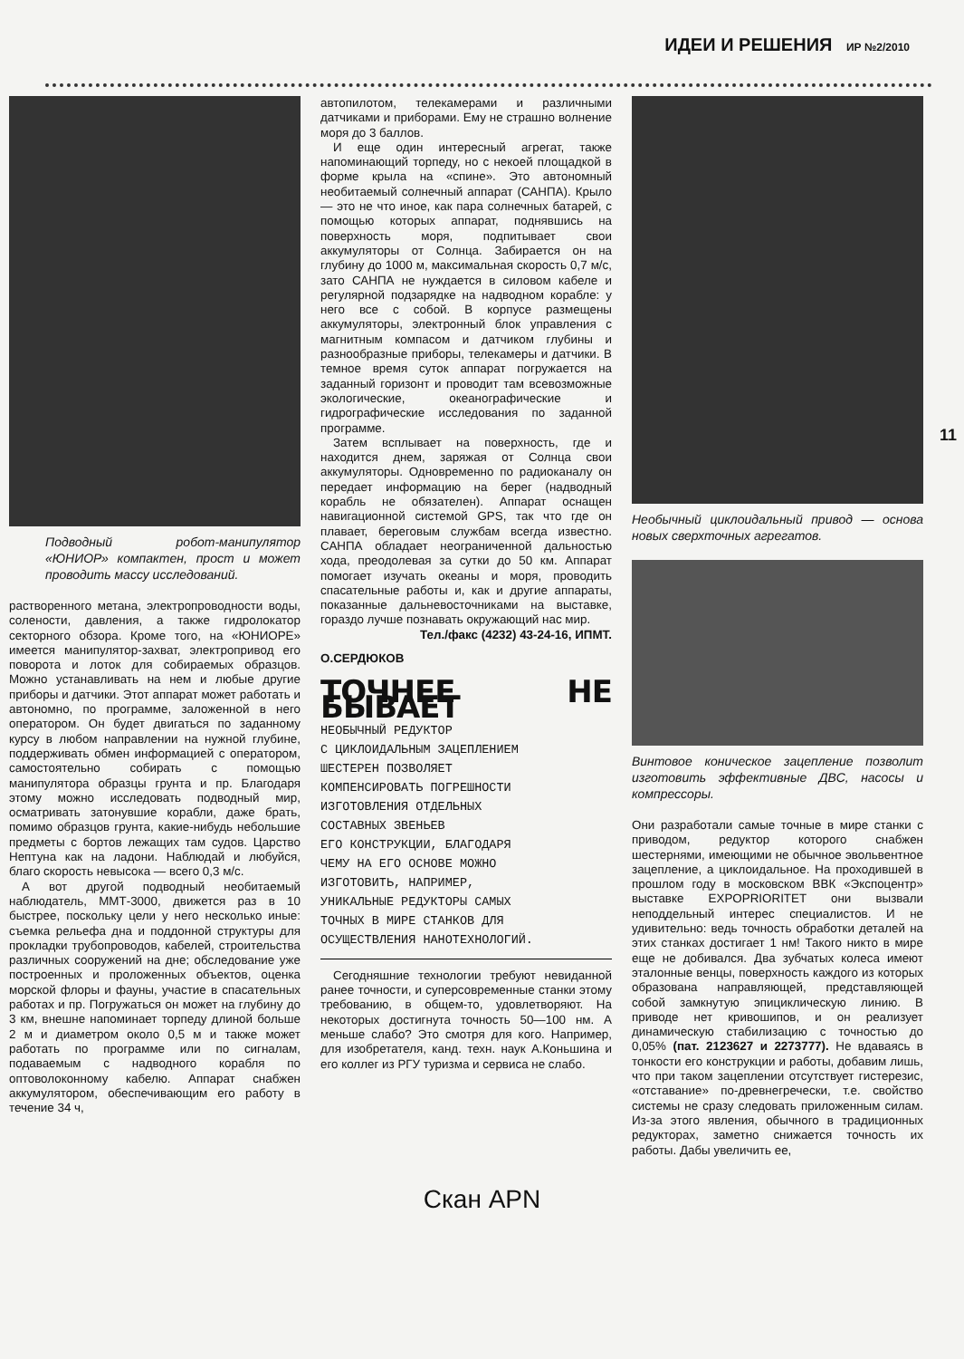ИДЕИ И РЕШЕНИЯ ИР №2/2010
Подводный робот-манипулятор «ЮНИОР» компактен, прост и может проводить массу исследований.
растворенного метана, электропроводности воды, солености, давления, а также гидролокатор секторного обзора. Кроме того, на «ЮНИОРЕ» имеется манипулятор-захват, электропривод его поворота и лоток для собираемых образцов. Можно устанавливать на нем и любые другие приборы и датчики. Этот аппарат может работать и автономно, по программе, заложенной в него оператором. Он будет двигаться по заданному курсу в любом направлении на нужной глубине, поддерживать обмен информацией с оператором, самостоятельно собирать с помощью манипулятора образцы грунта и пр. Благодаря этому можно исследовать подводный мир, осматривать затонувшие корабли, даже брать, помимо образцов грунта, какие-нибудь небольшие предметы с бортов лежащих там судов. Царство Нептуна как на ладони. Наблюдай и любуйся, благо скорость невысока — всего 0,3 м/с.
А вот другой подводный необитаемый наблюдатель, ММТ-3000, движется раз в 10 быстрее, поскольку цели у него несколько иные: съемка рельефа дна и поддонной структуры для прокладки трубопроводов, кабелей, строительства различных сооружений на дне; обследование уже построенных и проложенных объектов, оценка морской флоры и фауны, участие в спасательных работах и пр. Погружаться он может на глубину до 3 км, внешне напоминает торпеду длиной больше 2 м и диаметром около 0,5 м и также может работать по программе или по сигналам, подаваемым с надводного корабля по оптоволоконному кабелю. Аппарат снабжен аккумулятором, обеспечивающим его работу в течение 34 ч,
автопилотом, телекамерами и различными датчиками и приборами. Ему не страшно волнение моря до 3 баллов.
И еще один интересный агрегат, также напоминающий торпеду, но с некоей площадкой в форме крыла на «спине». Это автономный необитаемый солнечный аппарат (САНПА). Крыло — это не что иное, как пара солнечных батарей, с помощью которых аппарат, поднявшись на поверхность моря, подпитывает свои аккумуляторы от Солнца. Забирается он на глубину до 1000 м, максимальная скорость 0,7 м/с, зато САНПА не нуждается в силовом кабеле и регулярной подзарядке на надводном корабле: у него все с собой. В корпусе размещены аккумуляторы, электронный блок управления с магнитным компасом и датчиком глубины и разнообразные приборы, телекамеры и датчики. В темное время суток аппарат погружается на заданный горизонт и проводит там всевозможные экологические, океанографические и гидрографические исследования по заданной программе.
Затем всплывает на поверхность, где и находится днем, заряжая от Солнца свои аккумуляторы. Одновременно по радиоканалу он передает информацию на берег (надводный корабль не обязателен). Аппарат оснащен навигационной системой GPS, так что где он плавает, береговым службам всегда известно. САНПА обладает неограниченной дальностью хода, преодолевая за сутки до 50 км. Аппарат помогает изучать океаны и моря, проводить спасательные работы и, как и другие аппараты, показанные дальневосточниками на выставке, гораздо лучше познавать окружающий нас мир.
Тел./факс (4232) 43-24-16, ИПМТ.
О.СЕРДЮКОВ
ТОЧНЕЕ НЕ БЫВАЕТ
НЕОБЫЧНЫЙ РЕДУКТОР
С ЦИКЛОИДАЛЬНЫМ ЗАЦЕПЛЕНИЕМ
ШЕСТЕРЕН ПОЗВОЛЯЕТ
КОМПЕНСИРОВАТЬ ПОГРЕШНОСТИ
ИЗГОТОВЛЕНИЯ ОТДЕЛЬНЫХ
СОСТАВНЫХ ЗВЕНЬЕВ
ЕГО КОНСТРУКЦИИ, БЛАГОДАРЯ
ЧЕМУ НА ЕГО ОСНОВЕ МОЖНО
ИЗГОТОВИТЬ, НАПРИМЕР,
УНИКАЛЬНЫЕ РЕДУКТОРЫ САМЫХ
ТОЧНЫХ В МИРЕ СТАНКОВ ДЛЯ
ОСУЩЕСТВЛЕНИЯ НАНОТЕХНОЛОГИЙ.
Сегодняшние технологии требуют невиданной ранее точности, и суперсовременные станки этому требованию, в общем-то, удовлетворяют. На некоторых достигнута точность 50—100 нм. А меньше слабо? Это смотря для кого. Например, для изобретателя, канд. техн. наук А.Коньшина и его коллег из РГУ туризма и сервиса не слабо.
Необычный циклоидальный привод — основа новых сверхточных агрегатов.
Винтовое коническое зацепление позволит изготовить эффективные ДВС, насосы и компрессоры.
Они разработали самые точные в мире станки с приводом, редуктор которого снабжен шестернями, имеющими не обычное эвольвентное зацепление, а циклоидальное. На проходившей в прошлом году в московском ВВК «Экспоцентр» выставке EXPOPRIORITET они вызвали неподдельный интерес специалистов. И не удивительно: ведь точность обработки деталей на этих станках достигает 1 нм! Такого никто в мире еще не добивался. Два зубчатых колеса имеют эталонные венцы, поверхность каждого из которых образована направляющей, представляющей собой замкнутую эпициклическую линию. В приводе нет кривошипов, и он реализует динамическую стабилизацию с точностью до 0,05% (пат. 2123627 и 2273777). Не вдаваясь в тонкости его конструкции и работы, добавим лишь, что при таком зацеплении отсутствует гистерезис, «отставание» по-древнегречески, т.е. свойство системы не сразу следовать приложенным силам. Из-за этого явления, обычного в традиционных редукторах, заметно снижается точность их работы. Дабы увеличить ее,
11
Скан APN